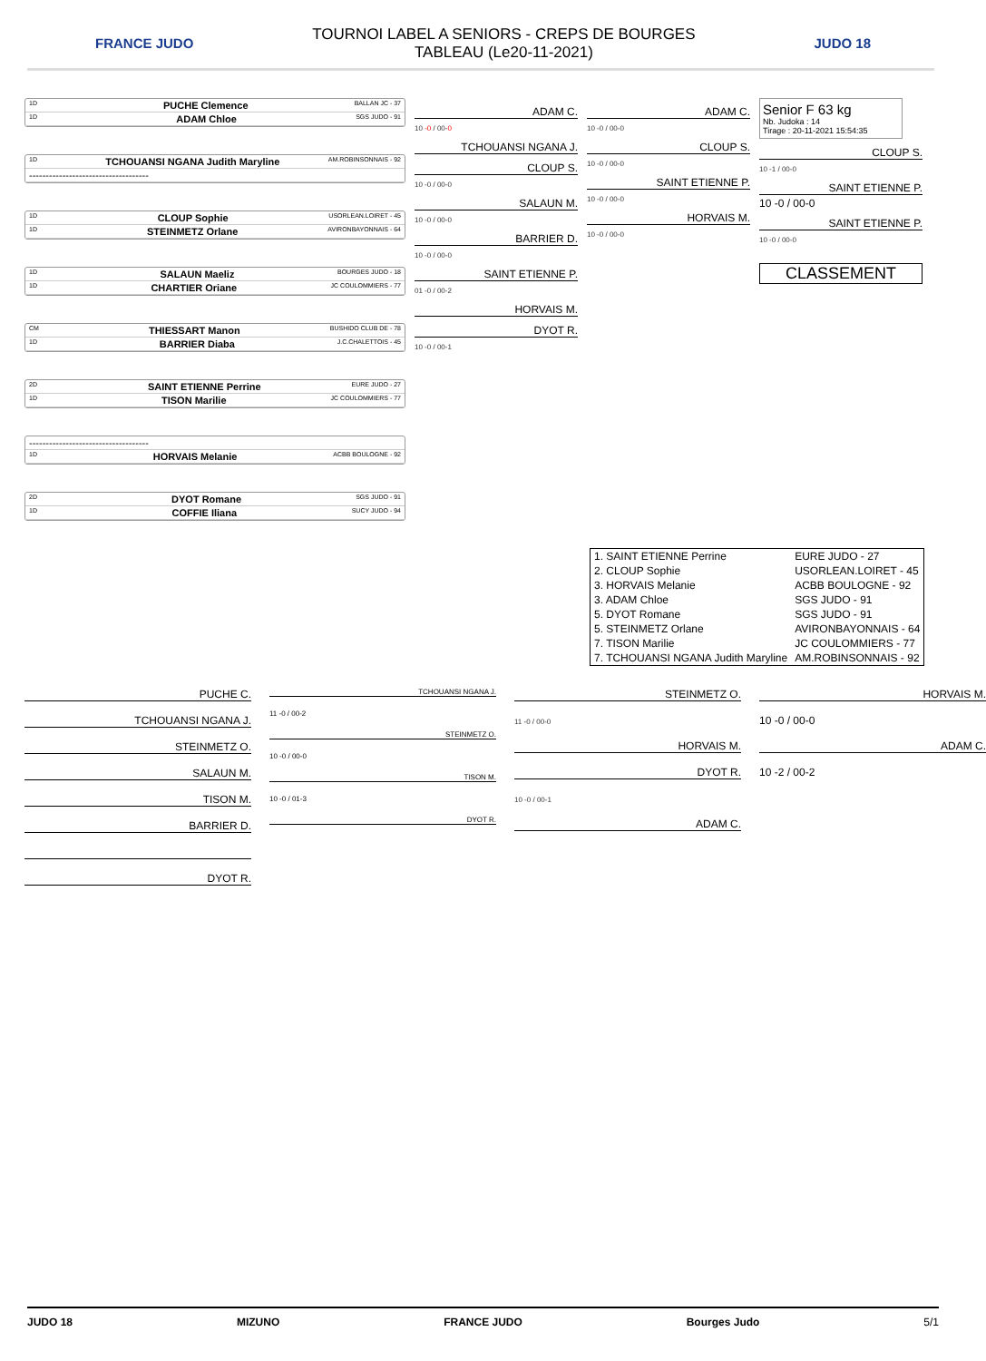FRANCE JUDO
TOURNOI LABEL A SENIORS - CREPS DE BOURGES
TABLEAU (Le20-11-2021)
JUDO 18
1D PUCHE Clemence BALLAN JC - 37
1D ADAM Chloe SGS JUDO - 91
1D TCHOUANSI NGANA Judith Maryline AM.ROBINSONNAIS - 92
------------------------------------
1D CLOUP Sophie USORLEAN.LOIRET - 45
1D STEINMETZ Orlane AVIRONBAYONNAIS - 64
1D SALAUN Maeliz BOURGES JUDO - 18
1D CHARTIER Oriane JC COULOMMIERS - 77
CM THIESSART Manon BUSHIDO CLUB DE - 78
1D BARRIER Diaba J.C.CHALETTOIS - 45
2D SAINT ETIENNE Perrine EURE JUDO - 27
1D TISON Marilie JC COULOMMIERS - 77
------------------------------------
1D HORVAIS Melanie ACBB BOULOGNE - 92
2D DYOT Romane SGS JUDO - 91
1D COFFIE Iliana SUCY JUDO - 94
ADAM C.
10 -0 / 00-0
TCHOUANSI NGANA J.
CLOUP S.
10 -0 / 00-0
SALAUN M.
10 -0 / 00-0
BARRIER D.
10 -0 / 00-0
SAINT ETIENNE P.
01 -0 / 00-2
HORVAIS M.
DYOT R.
10 -0 / 00-1
ADAM C.
10 -0 / 00-0
CLOUP S.
10 -0 / 00-0
SAINT ETIENNE P.
10 -0 / 00-0
HORVAIS M.
10 -0 / 00-0
Senior F 63 kg
Nb. Judoka : 14
Tirage : 20-11-2021 15:54:35
CLOUP S.
10 -1 / 00-0
SAINT ETIENNE P.
10 -0 / 00-0
SAINT ETIENNE P.
10 -0 / 00-0
CLASSEMENT
| 1. SAINT ETIENNE Perrine | EURE JUDO - 27 |
| 2. CLOUP Sophie | USORLEAN.LOIRET - 45 |
| 3. HORVAIS Melanie | ACBB BOULOGNE - 92 |
| 3. ADAM Chloe | SGS JUDO - 91 |
| 5. DYOT Romane | SGS JUDO - 91 |
| 5. STEINMETZ Orlane | AVIRONBAYONNAIS - 64 |
| 7. TISON Marilie | JC COULOMMIERS - 77 |
| 7. TCHOUANSI NGANA Judith Maryline | AM.ROBINSONNAIS - 92 |
PUCHE C.
TCHOUANSI NGANA J.
STEINMETZ O.
SALAUN M.
TISON M.
BARRIER D.
DYOT R.
TCHOUANSI NGANA J.
11 -0 / 00-2
STEINMETZ O.
10 -0 / 00-0
TISON M.
10 -0 / 01-3
DYOT R.
STEINMETZ O.
11 -0 / 00-0
HORVAIS M.
DYOT R.
10 -0 / 00-1
ADAM C.
HORVAIS M.
10 -0 / 00-0
ADAM C.
10 -2 / 00-2
JUDO 18 MIZUNO FRANCE JUDO Bourges Judo 5/1